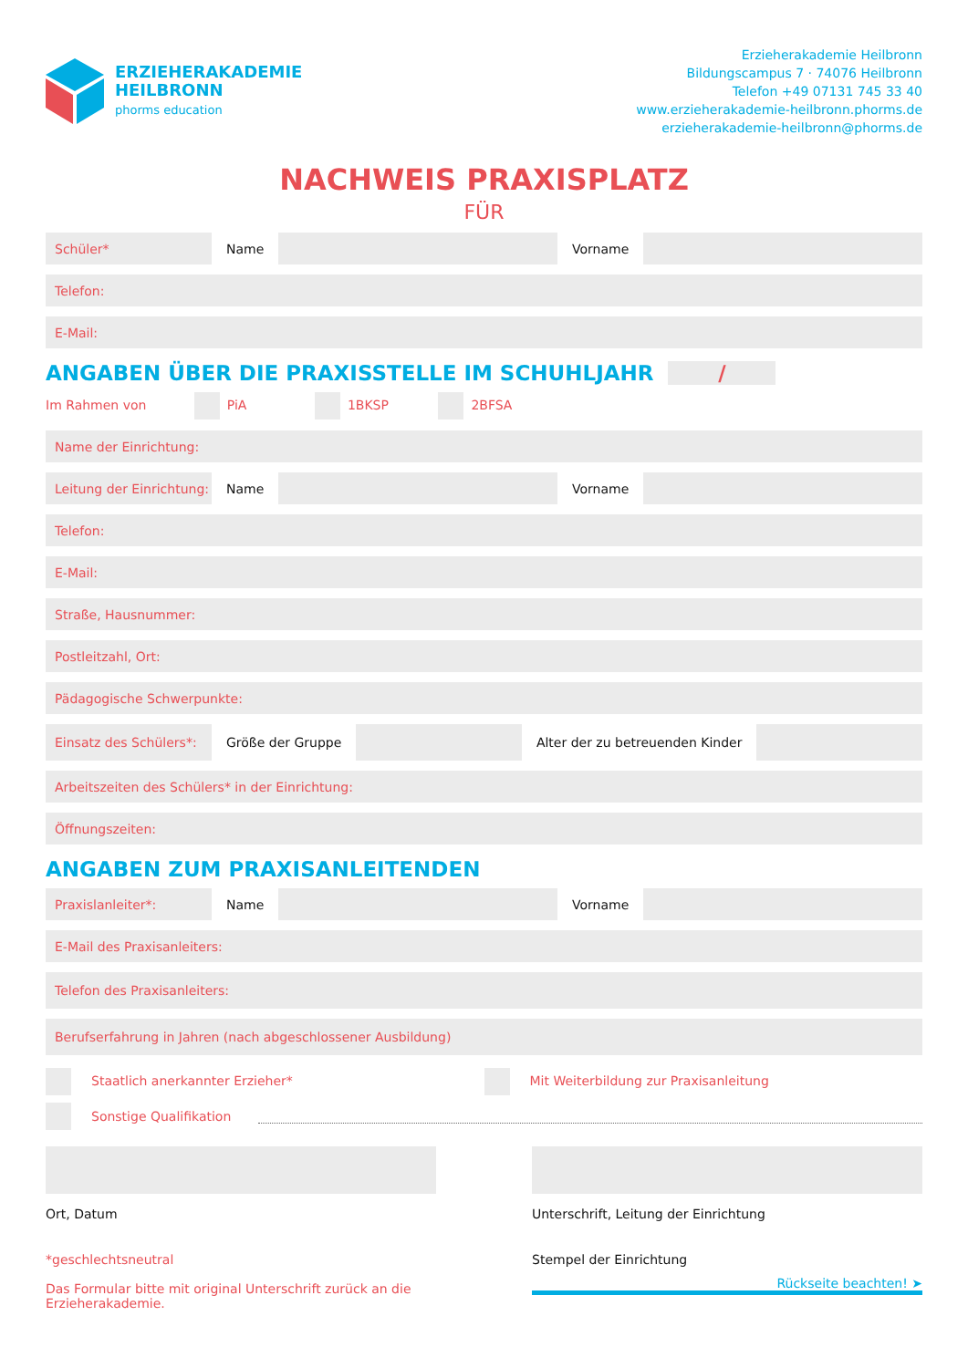ERZIEHERAKADEMIE
HEILBRONN
phorms education
Erzieherakademie Heilbronn
Bildungscampus 7 · 74076 Heilbronn
Telefon +49 07131 745 33 40
www.erzieherakademie-heilbronn.phorms.de
erzieherakademie-heilbronn@phorms.de
NACHWEIS PRAXISPLATZ
FÜR
Schüler* Name Vorname
Telefon:
E-Mail:
ANGABEN ÜBER DIE PRAXISSTELLE IM SCHUHLJAHR /
Im Rahmen von PiA 1BKSP 2BFSA
Name der Einrichtung:
Leitung der Einrichtung: Name Vorname
Telefon:
E-Mail:
Straße, Hausnummer:
Postleitzahl, Ort:
Pädagogische Schwerpunkte:
Einsatz des Schülers*: Größe der Gruppe Alter der zu betreuenden Kinder
Arbeitszeiten des Schülers* in der Einrichtung:
Öffnungszeiten:
ANGABEN ZUM PRAXISANLEITENDEN
Praxislanleiter*: Name Vorname
E-Mail des Praxisanleiters:
Telefon des Praxisanleiters:
Berufserfahrung in Jahren (nach abgeschlossener Ausbildung)
Staatlich anerkannter Erzieher*
Mit Weiterbildung zur Praxisanleitung
Sonstige Qualifikation
Ort, Datum Unterschrift, Leitung der Einrichtung
*geschlechtsneutral
Das Formular bitte mit original Unterschrift zurück an die Erzieherakademie.
Stempel der Einrichtung
Rückseite beachten! ➤